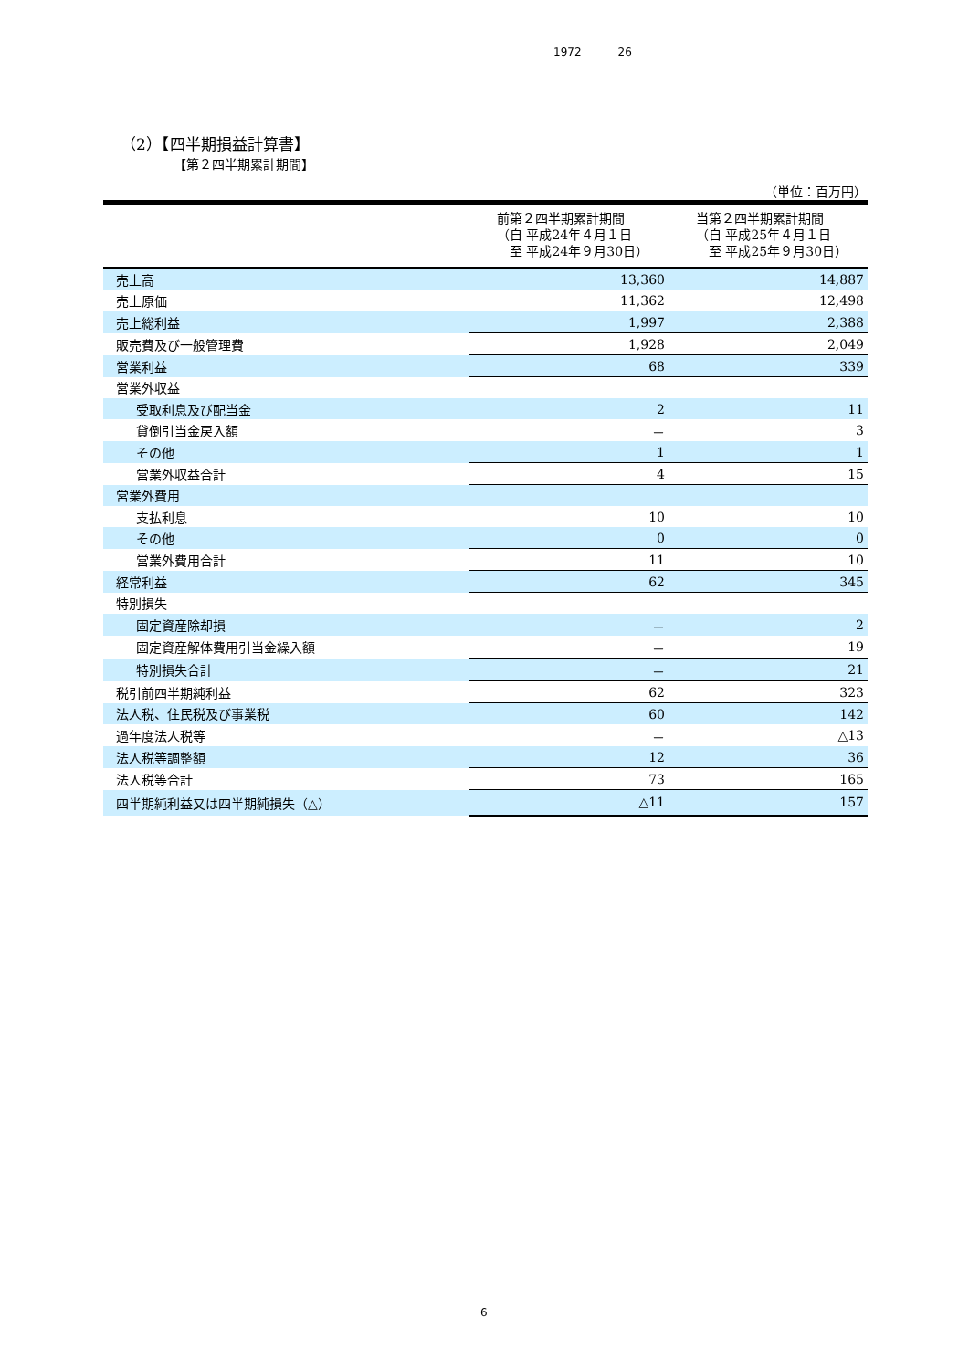1972 26
（2）【四半期損益計算書】
【第２四半期累計期間】
（単位：百万円）
| | 前第２四半期累計期間 （自 平成24年４月１日 至 平成24年９月30日） | 当第２四半期累計期間 （自 平成25年４月１日 至 平成25年９月30日） |
| --- | --- | --- |
| 売上高 | 13,360 | 14,887 |
| 売上原価 | 11,362 | 12,498 |
| 売上総利益 | 1,997 | 2,388 |
| 販売費及び一般管理費 | 1,928 | 2,049 |
| 営業利益 | 68 | 339 |
| 営業外収益 | | |
| 受取利息及び配当金 | 2 | 11 |
| 貸倒引当金戻入額 | － | 3 |
| その他 | 1 | 1 |
| 営業外収益合計 | 4 | 15 |
| 営業外費用 | | |
| 支払利息 | 10 | 10 |
| その他 | 0 | 0 |
| 営業外費用合計 | 11 | 10 |
| 経常利益 | 62 | 345 |
| 特別損失 | | |
| 固定資産除却損 | － | 2 |
| 固定資産解体費用引当金繰入額 | － | 19 |
| 特別損失合計 | － | 21 |
| 税引前四半期純利益 | 62 | 323 |
| 法人税、住民税及び事業税 | 60 | 142 |
| 過年度法人税等 | － | △13 |
| 法人税等調整額 | 12 | 36 |
| 法人税等合計 | 73 | 165 |
| 四半期純利益又は四半期純損失（△） | △11 | 157 |
6